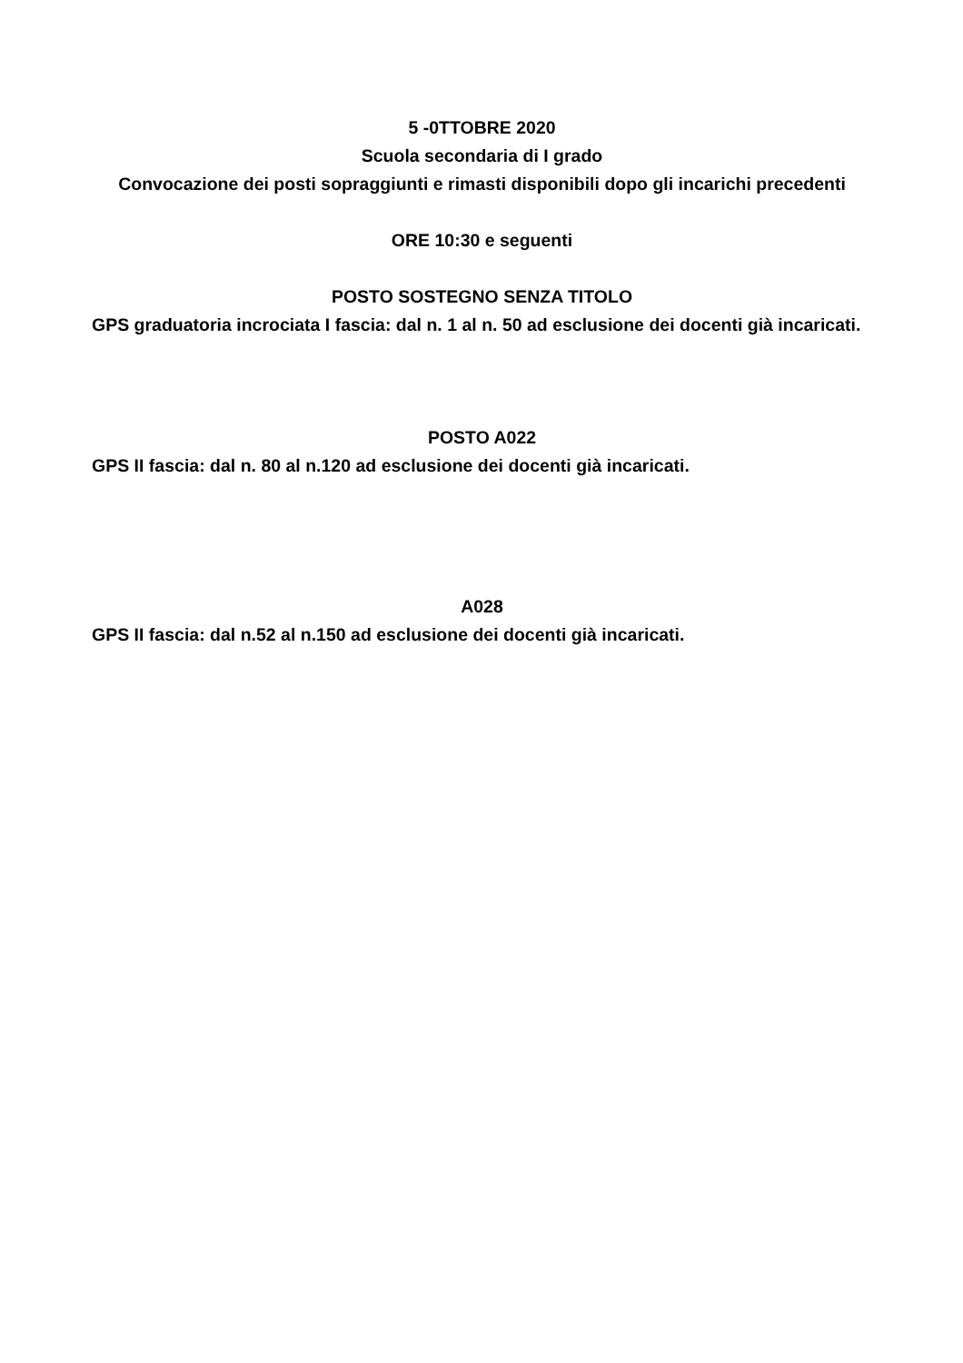5 -0TTOBRE 2020
Scuola secondaria di I grado
Convocazione dei posti sopraggiunti e rimasti disponibili dopo gli incarichi precedenti
ORE 10:30 e seguenti
POSTO SOSTEGNO SENZA TITOLO
GPS graduatoria incrociata I fascia: dal n. 1 al n. 50 ad esclusione dei docenti già incaricati.
POSTO A022
GPS II fascia: dal n. 80 al n.120 ad esclusione dei docenti già incaricati.
A028
GPS II fascia: dal n.52 al n.150 ad esclusione dei docenti già incaricati.